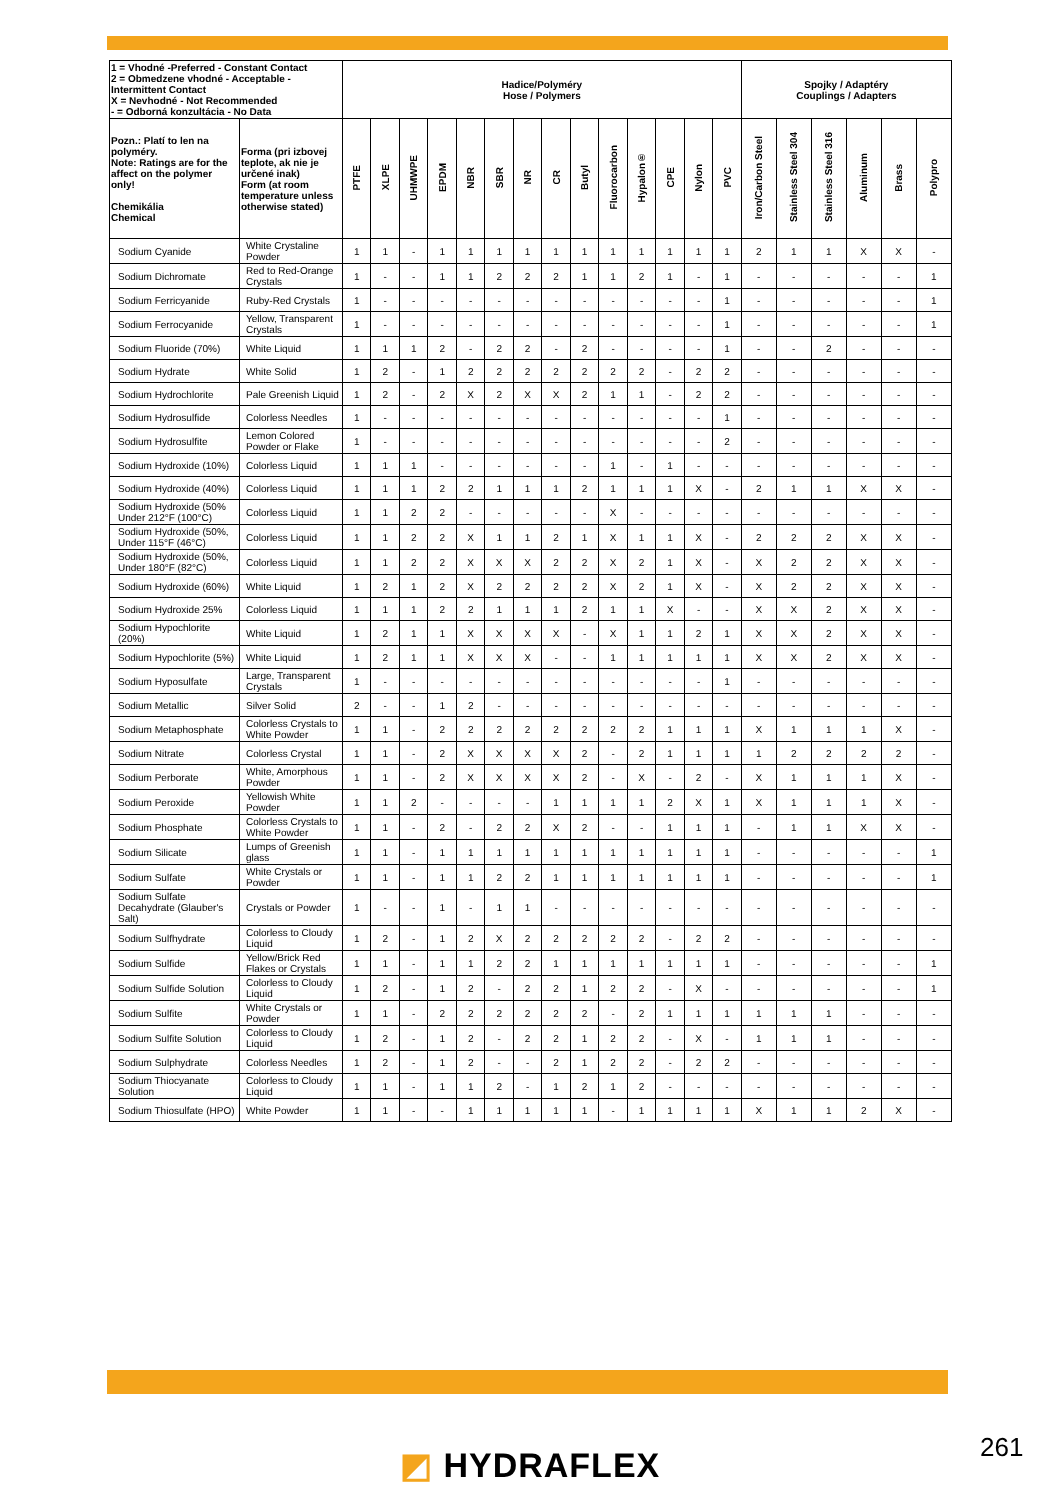| 1 = Vhodné -Preferred - Constant Contact 2 = Obmedzene vhodné - Acceptable - Intermittent Contact X = Nevhodné - Not Recommended - = Odborná konzultácia - No Data | | Hadice/Polyméry Hose / Polymers | | | | | | | | | | | | | | Spojky / Adaptéry Couplings / Adapters | | | | | |
| --- | --- | --- | --- | --- | --- | --- | --- | --- | --- | --- | --- | --- | --- | --- | --- | --- | --- | --- | --- | --- | --- |
| Pozn.: Platí to len na polyméry. Note: Ratings are for the affect on the polymer only! Chemikália Chemical | Forma (pri izbovej teplote, ak nie je určené inak) Form (at room temperature unless otherwise stated) | PTFE | XLPE | UHMWPE | EPDM | NBR | SBR | NR | CR | Butyl | Fluorocarbon | Hypalon® | CPE | Nylon | PVC | Iron/Carbon Steel | Stainless Steel 304 | Stainless Steel 316 | Aluminum | Brass | Polypro |
| Sodium Cyanide | White Crystaline Powder | 1 | 1 | - | 1 | 1 | 1 | 1 | 1 | 1 | 1 | 1 | 1 | 1 | 1 | 2 | 1 | 1 | X | X | - |
| Sodium Dichromate | Red to Red-Orange Crystals | 1 | - | - | 1 | 1 | 2 | 2 | 2 | 1 | 1 | 2 | 1 | - | 1 | - | - | - | - | - | 1 |
| Sodium Ferricyanide | Ruby-Red Crystals | 1 | - | - | - | - | - | - | - | - | - | - | - | - | 1 | - | - | - | - | - | 1 |
| Sodium Ferrocyanide | Yellow, Transparent Crystals | 1 | - | - | - | - | - | - | - | - | - | - | - | - | 1 | - | - | - | - | - | 1 |
| Sodium Fluoride (70%) | White Liquid | 1 | 1 | 1 | 2 | - | 2 | 2 | - | 2 | - | - | - | - | 1 | - | - | 2 | - | - | - |
| Sodium Hydrate | White Solid | 1 | 2 | - | 1 | 2 | 2 | 2 | 2 | 2 | 2 | 2 | - | 2 | 2 | - | - | - | - | - | - |
| Sodium Hydrochlorite | Pale Greenish Liquid | 1 | 2 | - | 2 | X | 2 | X | X | 2 | 1 | 1 | - | 2 | 2 | - | - | - | - | - | - |
| Sodium Hydrosulfide | Colorless Needles | 1 | - | - | - | - | - | - | - | - | - | - | - | - | 1 | - | - | - | - | - | - |
| Sodium Hydrosulfite | Lemon Colored Powder or Flake | 1 | - | - | - | - | - | - | - | - | - | - | - | - | 2 | - | - | - | - | - | - |
| Sodium Hydroxide (10%) | Colorless Liquid | 1 | 1 | 1 | - | - | - | - | - | - | 1 | - | 1 | - | - | - | - | - | - | - | - |
| Sodium Hydroxide (40%) | Colorless Liquid | 1 | 1 | 1 | 2 | 2 | 1 | 1 | 1 | 2 | 1 | 1 | 1 | X | - | 2 | 1 | 1 | X | X | - |
| Sodium Hydroxide (50% Under 212°F (100°C) | Colorless Liquid | 1 | 1 | 2 | 2 | - | - | - | - | - | X | - | - | - | - | - | - | - | - | - | - |
| Sodium Hydroxide (50%, Under 115°F (46°C) | Colorless Liquid | 1 | 1 | 2 | 2 | X | 1 | 1 | 2 | 1 | X | 1 | 1 | X | - | 2 | 2 | 2 | X | X | - |
| Sodium Hydroxide (50%, Under 180°F (82°C) | Colorless Liquid | 1 | 1 | 2 | 2 | X | X | X | 2 | 2 | X | 2 | 1 | X | - | X | 2 | 2 | X | X | - |
| Sodium Hydroxide (60%) | White Liquid | 1 | 2 | 1 | 2 | X | 2 | 2 | 2 | 2 | X | 2 | 1 | X | - | X | 2 | 2 | X | X | - |
| Sodium Hydroxide 25% | Colorless Liquid | 1 | 1 | 1 | 2 | 2 | 1 | 1 | 1 | 2 | 1 | 1 | X | - | - | X | X | 2 | X | X | - |
| Sodium Hypochlorite (20%) | White Liquid | 1 | 2 | 1 | 1 | X | X | X | X | - | X | 1 | 1 | 2 | 1 | X | X | 2 | X | X | - |
| Sodium Hypochlorite (5%) | White Liquid | 1 | 2 | 1 | 1 | X | X | X | - | - | 1 | 1 | 1 | 1 | 1 | X | X | 2 | X | X | - |
| Sodium Hyposulfate | Large, Transparent Crystals | 1 | - | - | - | - | - | - | - | - | - | - | - | - | 1 | - | - | - | - | - | - |
| Sodium Metallic | Silver Solid | 2 | - | - | 1 | 2 | - | - | - | - | - | - | - | - | - | - | - | - | - | - | - |
| Sodium Metaphosphate | Colorless Crystals to White Powder | 1 | 1 | - | 2 | 2 | 2 | 2 | 2 | 2 | 2 | 2 | 1 | 1 | 1 | X | 1 | 1 | 1 | X | - |
| Sodium Nitrate | Colorless Crystal | 1 | 1 | - | 2 | X | X | X | X | 2 | - | 2 | 1 | 1 | 1 | 1 | 2 | 2 | 2 | 2 | - |
| Sodium Perborate | White, Amorphous Powder | 1 | 1 | - | 2 | X | X | X | X | 2 | - | X | - | 2 | - | X | 1 | 1 | 1 | X | - |
| Sodium Peroxide | Yellowish White Powder | 1 | 1 | 2 | - | - | - | - | 1 | 1 | 1 | 1 | 2 | X | 1 | X | 1 | 1 | 1 | X | - |
| Sodium Phosphate | Colorless Crystals to White Powder | 1 | 1 | - | 2 | - | 2 | 2 | X | 2 | - | - | 1 | 1 | 1 | - | 1 | 1 | X | X | - |
| Sodium Silicate | Lumps of Greenish glass | 1 | 1 | - | 1 | 1 | 1 | 1 | 1 | 1 | 1 | 1 | 1 | 1 | 1 | - | - | - | - | - | 1 |
| Sodium Sulfate | White Crystals or Powder | 1 | 1 | - | 1 | 1 | 2 | 2 | 1 | 1 | 1 | 1 | 1 | 1 | 1 | - | - | - | - | - | 1 |
| Sodium Sulfate Decahydrate (Glauber's Salt) | Crystals or Powder | 1 | - | - | 1 | - | 1 | 1 | - | - | - | - | - | - | - | - | - | - | - | - | - |
| Sodium Sulfhydrate | Colorless to Cloudy Liquid | 1 | 2 | - | 1 | 2 | X | 2 | 2 | 2 | 2 | 2 | - | 2 | 2 | - | - | - | - | - | - |
| Sodium Sulfide | Yellow/Brick Red Flakes or Crystals | 1 | 1 | - | 1 | 1 | 2 | 2 | 1 | 1 | 1 | 1 | 1 | 1 | 1 | - | - | - | - | - | 1 |
| Sodium Sulfide Solution | Colorless to Cloudy Liquid | 1 | 2 | - | 1 | 2 | - | 2 | 2 | 1 | 2 | 2 | - | X | - | - | - | - | - | - | 1 |
| Sodium Sulfite | White Crystals or Powder | 1 | 1 | - | 2 | 2 | 2 | 2 | 2 | 2 | - | 2 | 1 | 1 | 1 | 1 | 1 | 1 | - | - | - |
| Sodium Sulfite Solution | Colorless to Cloudy Liquid | 1 | 2 | - | 1 | 2 | - | 2 | 2 | 1 | 2 | 2 | - | X | - | 1 | 1 | 1 | - | - | - |
| Sodium Sulphydrate | Colorless Needles | 1 | 2 | - | 1 | 2 | - | - | 2 | 1 | 2 | 2 | - | 2 | 2 | - | - | - | - | - | - |
| Sodium Thiocyanate Solution | Colorless to Cloudy Liquid | 1 | 1 | - | 1 | 1 | 2 | - | 1 | 2 | 1 | 2 | - | - | - | - | - | - | - | - | - |
| Sodium Thiosulfate (HPO) | White Powder | 1 | 1 | - | - | 1 | 1 | 1 | 1 | 1 | - | 1 | 1 | 1 | 1 | X | 1 | 1 | 2 | X | - |
◩ HYDRAFLEX 261